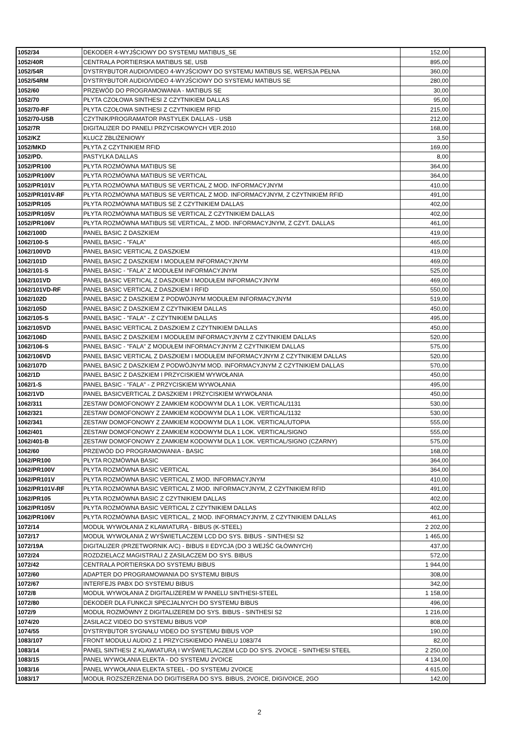| 1052/34 | DEKODER 4-WYJŚCIOWY DO SYSTEMU MATIBUS_SE | 152,00 | |
| 1052/40R | CENTRALA PORTIERSKA MATIBUS SE, USB | 895,00 | |
| 1052/54R | DYSTRYBUTOR AUDIO/VIDEO 4-WYJŚCIOWY DO SYSTEMU MATIBUS SE, WERSJA PEŁNA | 360,00 | |
| 1052/54RM | DYSTRYBUTOR AUDIO/VIDEO 4-WYJŚCIOWY DO SYSTEMU MATIBUS SE | 280,00 | |
| 1052/60 | PRZEWÓD DO PROGRAMOWANIA - MATIBUS SE | 30,00 | |
| 1052/70 | PŁYTA CZOŁOWA SINTHESI Z CZYTNIKIEM DALLAS | 95,00 | |
| 1052/70-RF | PŁYTA CZOŁOWA SINTHESI Z CZYTNIKIEM RFID | 215,00 | |
| 1052/70-USB | CZYTNIK/PROGRAMATOR PASTYLEK DALLAS - USB | 212,00 | |
| 1052/7R | DIGITALIZER DO PANELI PRZYCISKOWYCH VER.2010 | 168,00 | |
| 1052/KZ | KLUCZ ZBLIŻENIOWY | 3,50 | |
| 1052/MKD | PŁYTA Z CZYTNIKIEM RFID | 169,00 | |
| 1052/PD. | PASTYLKA DALLAS | 8,00 | |
| 1052/PR100 | PŁYTA ROZMÓWNA MATIBUS SE | 364,00 | |
| 1052/PR100V | PŁYTA ROZMÓWNA MATIBUS SE VERTICAL | 364,00 | |
| 1052/PR101V | PŁYTA ROZMÓWNA MATIBUS SE VERTICAL Z MOD. INFORMACYJNYM | 410,00 | |
| 1052/PR101V-RF | PŁYTA ROZMÓWNA MATIBUS SE VERTICAL Z MOD. INFORMACYJNYM, Z CZYTNIKIEM RFID | 491,00 | |
| 1052/PR105 | PŁYTA ROZMÓWNA MATIBUS SE Z CZYTNIKIEM DALLAS | 402,00 | |
| 1052/PR105V | PŁYTA ROZMÓWNA MATIBUS SE VERTICAL Z CZYTNIKIEM DALLAS | 402,00 | |
| 1052/PR106V | PŁYTA ROZMÓWNA MATIBUS SE VERTICAL, Z MOD. INFORMACYJNYM, Z CZYT. DALLAS | 461,00 | |
| 1062/100D | PANEL BASIC Z DASZKIEM | 419,00 | |
| 1062/100-S | PANEL BASIC - "FALA" | 465,00 | |
| 1062/100VD | PANEL BASIC VERTICAL Z DASZKIEM | 419,00 | |
| 1062/101D | PANEL BASIC Z DASZKIEM I MODUŁEM INFORMACYJNYM | 469,00 | |
| 1062/101-S | PANEL BASIC - "FALA" Z MODUŁEM INFORMACYJNYM | 525,00 | |
| 1062/101VD | PANEL BASIC VERTICAL Z DASZKIEM I MODUŁEM INFORMACYJNYM | 469,00 | |
| 1062/101VD-RF | PANEL BASIC VERTICAL Z DASZKIEM I RFID | 550,00 | |
| 1062/102D | PANEL BASIC Z DASZKIEM Z PODWÓJNYM MODUŁEM INFORMACYJNYM | 519,00 | |
| 1062/105D | PANEL BASIC Z DASZKIEM Z CZYTNIKIEM DALLAS | 450,00 | |
| 1062/105-S | PANEL BASIC - "FALA" - Z CZYTNIKIEM DALLAS | 495,00 | |
| 1062/105VD | PANEL BASIC VERTICAL Z DASZKIEM Z CZYTNIKIEM DALLAS | 450,00 | |
| 1062/106D | PANEL BASIC Z DASZKIEM I MODUŁEM INFORMACYJNYM Z CZYTNIKIEM DALLAS | 520,00 | |
| 1062/106-S | PANEL BASIC - "FALA" Z MODUŁEM INFORMACYJNYM Z CZYTNIKIEM DALLAS | 575,00 | |
| 1062/106VD | PANEL BASIC VERTICAL Z DASZKIEM I MODUŁEM INFORMACYJNYM Z CZYTNIKIEM DALLAS | 520,00 | |
| 1062/107D | PANEL BASIC Z DASZKIEM Z PODWÓJNYM MOD. INFORMACYJNYM Z CZYTNIKIEM DALLAS | 570,00 | |
| 1062/1D | PANEL BASIC Z DASZKIEM I PRZYCISKIEM WYWOŁANIA | 450,00 | |
| 1062/1-S | PANEL BASIC - "FALA" - Z PRZYCISKIEM WYWOŁANIA | 495,00 | |
| 1062/1VD | PANEL BASICVERTICAL Z DASZKIEM I PRZYCISKIEM WYWOŁANIA | 450,00 | |
| 1062/311 | ZESTAW DOMOFONOWY Z ZAMKIEM KODOWYM DLA 1 LOK. VERTICAL/1131 | 530,00 | |
| 1062/321 | ZESTAW DOMOFONOWY Z ZAMKIEM KODOWYM DLA 1 LOK. VERTICAL/1132 | 530,00 | |
| 1062/341 | ZESTAW DOMOFONOWY Z ZAMKIEM KODOWYM DLA 1 LOK. VERTICAL/UTOPIA | 555,00 | |
| 1062/401 | ZESTAW DOMOFONOWY Z ZAMKIEM KODOWYM DLA 1 LOK. VERTICAL/SIGNO | 555,00 | |
| 1062/401-B | ZESTAW DOMOFONOWY Z ZAMKIEM KODOWYM DLA 1 LOK. VERTICAL/SIGNO (CZARNY) | 575,00 | |
| 1062/60 | PRZEWÓD DO PROGRAMOWANIA - BASIC | 168,00 | |
| 1062/PR100 | PŁYTA ROZMÓWNA BASIC | 364,00 | |
| 1062/PR100V | PŁYTA ROZMÓWNA BASIC VERTICAL | 364,00 | |
| 1062/PR101V | PŁYTA ROZMÓWNA BASIC VERTICAL Z MOD. INFORMACYJNYM | 410,00 | |
| 1062/PR101V-RF | PŁYTA ROZMÓWNA BASIC VERTICAL Z MOD. INFORMACYJNYM, Z CZYTNIKIEM RFID | 491,00 | |
| 1062/PR105 | PŁYTA ROZMÓWNA BASIC Z CZYTNIKIEM DALLAS | 402,00 | |
| 1062/PR105V | PŁYTA ROZMÓWNA BASIC VERTICAL Z CZYTNIKIEM DALLAS | 402,00 | |
| 1062/PR106V | PŁYTA ROZMÓWNA BASIC VERTICAL, Z MOD. INFORMACYJNYM, Z CZYTNIKIEM DALLAS | 461,00 | |
| 1072/14 | MODUŁ WYWOŁANIA Z KLAWIATURĄ - BIBUS (K-STEEL) | 2 202,00 | |
| 1072/17 | MODUŁ WYWOŁANIA Z WYŚWIETLACZEM LCD DO SYS. BIBUS - SINTHESI S2 | 1 465,00 | |
| 1072/19A | DIGITALIZER (PRZETWORNIK A/C) - BIBUS II EDYCJA (DO 3 WEJŚĆ GŁÓWNYCH) | 437,00 | |
| 1072/24 | ROZDZIELACZ MAGISTRALI Z ZASILACZEM DO SYS. BIBUS | 572,00 | |
| 1072/42 | CENTRALA PORTIERSKA DO SYSTEMU BIBUS | 1 944,00 | |
| 1072/60 | ADAPTER DO PROGRAMOWANIA DO SYSTEMU BIBUS | 308,00 | |
| 1072/67 | INTERFEJS PABX DO SYSTEMU BIBUS | 342,00 | |
| 1072/8 | MODUŁ WYWOŁANIA Z DIGITALIZEREM W PANELU SINTHESI-STEEL | 1 158,00 | |
| 1072/80 | DEKODER DLA FUNKCJI SPECJALNYCH DO SYSTEMU BIBUS | 496,00 | |
| 1072/9 | MODUŁ ROZMÓWNY Z DIGITALIZEREM DO SYS. BIBUS - SINTHESI S2 | 1 216,00 | |
| 1074/20 | ZASILACZ VIDEO DO SYSTEMU BIBUS VOP | 808,00 | |
| 1074/55 | DYSTRYBUTOR SYGNAŁU VIDEO DO SYSTEMU BIBUS VOP | 190,00 | |
| 1083/107 | FRONT MODUŁU AUDIO Z 1 PRZYCISKIEMDO PANELU 1083/74 | 82,00 | |
| 1083/14 | PANEL SINTHESI Z KLAWIATURĄ I WYŚWIETLACZEM LCD DO SYS. 2VOICE - SINTHESI STEEL | 2 250,00 | |
| 1083/15 | PANEL WYWOŁANIA ELEKTA - DO SYSTEMU 2VOICE | 4 134,00 | |
| 1083/16 | PANEL WYWOŁANIA ELEKTA STEEL - DO SYSTEMU 2VOICE | 4 615,00 | |
| 1083/17 | MODUŁ ROZSZERZENIA DO DIGITISERA DO SYS. BIBUS, 2VOICE, DIGIVOICE, 2GO | 142,00 | |
2